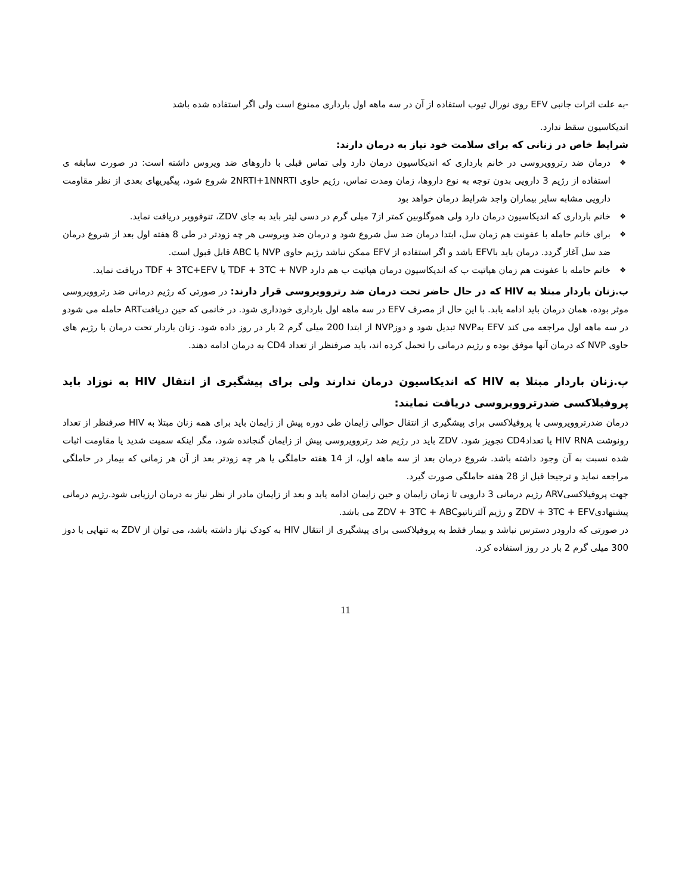-به علت اثرات جانبی EFV روی نورال تیوب استفاده از آن در سه ماهه اول بارداری ممنوع است ولی اگر استفاده شده باشد
اندیکاسیون سقط ندارد.
شرایط خاص در زنانی که برای سلامت خود نیاز به درمان دارند:
❖ درمان ضد رتروویروسی در خانم بارداری که اندیکاسیون درمان دارد ولی تماس قبلی با داروهای ضد ویروس داشته است: در صورت سابقه ی استفاده از رژیم 3 دارویی بدون توجه به نوع داروها، زمان ومدت تماس، رژیم حاوی 2NRTI+1NNRTI شروع شود، پیگیریهای بعدی از نظر مقاومت دارویی مشابه سایر بیماران واجد شرایط درمان خواهد بود
❖ خانم بارداری که اندیکاسیون درمان دارد ولی هموگلوبین کمتر از7 میلی گرم در دسی لیتر باید به جای ZDV، تنوفوویر دریافت نماید.
❖ برای خانم حامله با عفونت هم زمان سل، ابتدا درمان ضد سل شروع شود و درمان ضد ویروسی هر چه زودتر در طی 8 هفته اول بعد از شروع درمان ضد سل آغاز گردد. درمان باید باEFV باشد و اگر استفاده از EFV ممکن نباشد رژیم حاوی NVP یا ABC قابل قبول است.
❖ خانم حامله با عفونت هم زمان هپاتیت ب که اندیکاسیون درمان هپاتیت ب هم دارد TDF + 3TC + NVP یا TDF + 3TC+EFV دریافت نماید.
ب.زنان باردار مبتلا به HIV که در حال حاضر تحت درمان ضد رتروویروسی قرار دارند: در صورتی که رژیم درمانی ضد رتروویروسی موثر بوده، همان درمان باید ادامه یابد. با این حال از مصرف EFV در سه ماهه اول بارداری خودداری شود. در خانمی که حین دریافتART حامله می شودو در سه ماهه اول مراجعه می کند EFV بهNVP تبدیل شود و دوزNVP از ابتدا 200 میلی گرم 2 بار در روز داده شود. زنان باردار تحت درمان با رژیم های حاوی NVP که درمان آنها موفق بوده و رژیم درمانی را تحمل کرده اند، باید صرفنظر از تعداد CD4 به درمان ادامه دهند.
پ.زنان باردار مبتلا به HIV که اندیکاسیون درمان ندارند ولی برای پیشگیری از انتقال HIV به نوزاد باید پروفیلاکسی ضدرتروویروسی دریافت نمایند:
درمان ضدرتروویروسی یا پروفیلاکسی برای پیشگیری از انتقال حوالی زایمان طی دوره پیش از زایمان باید برای همه زنان مبتلا به HIV صرفنظر از تعداد رونوشت HIV RNA یا تعدادCD4 تجویز شود. ZDV باید در رژیم ضد رتروویروسی پیش از زایمان گنجانده شود، مگر اینکه سمیت شدید یا مقاومت اثبات شده نسبت به آن وجود داشته باشد. شروع درمان بعد از سه ماهه اول، از 14 هفته حاملگی یا هر چه زودتر بعد از آن هر زمانی که بیمار در حاملگی مراجعه نماید و ترجیحا قبل از 28 هفته حاملگی صورت گیرد.
جهت پروفیلاکسیARV رژیم درمانی 3 دارویی تا زمان زایمان و حین زایمان ادامه یابد و بعد از زایمان مادر از نظر نیاز به درمان ارزیابی شود.رژیم درمانی پیشنهادیZDV + 3TC + EFV و رژیم آلترناتیوZDV + 3TC + ABC می باشد.
در صورتی که دارودر دسترس نباشد و بیمار فقط به پروفیلاکسی برای پیشگیری از انتقال HIV به کودک نیاز داشته باشد، می توان از ZDV به تنهایی با دوز 300 میلی گرم 2 بار در روز استفاده کرد.
11